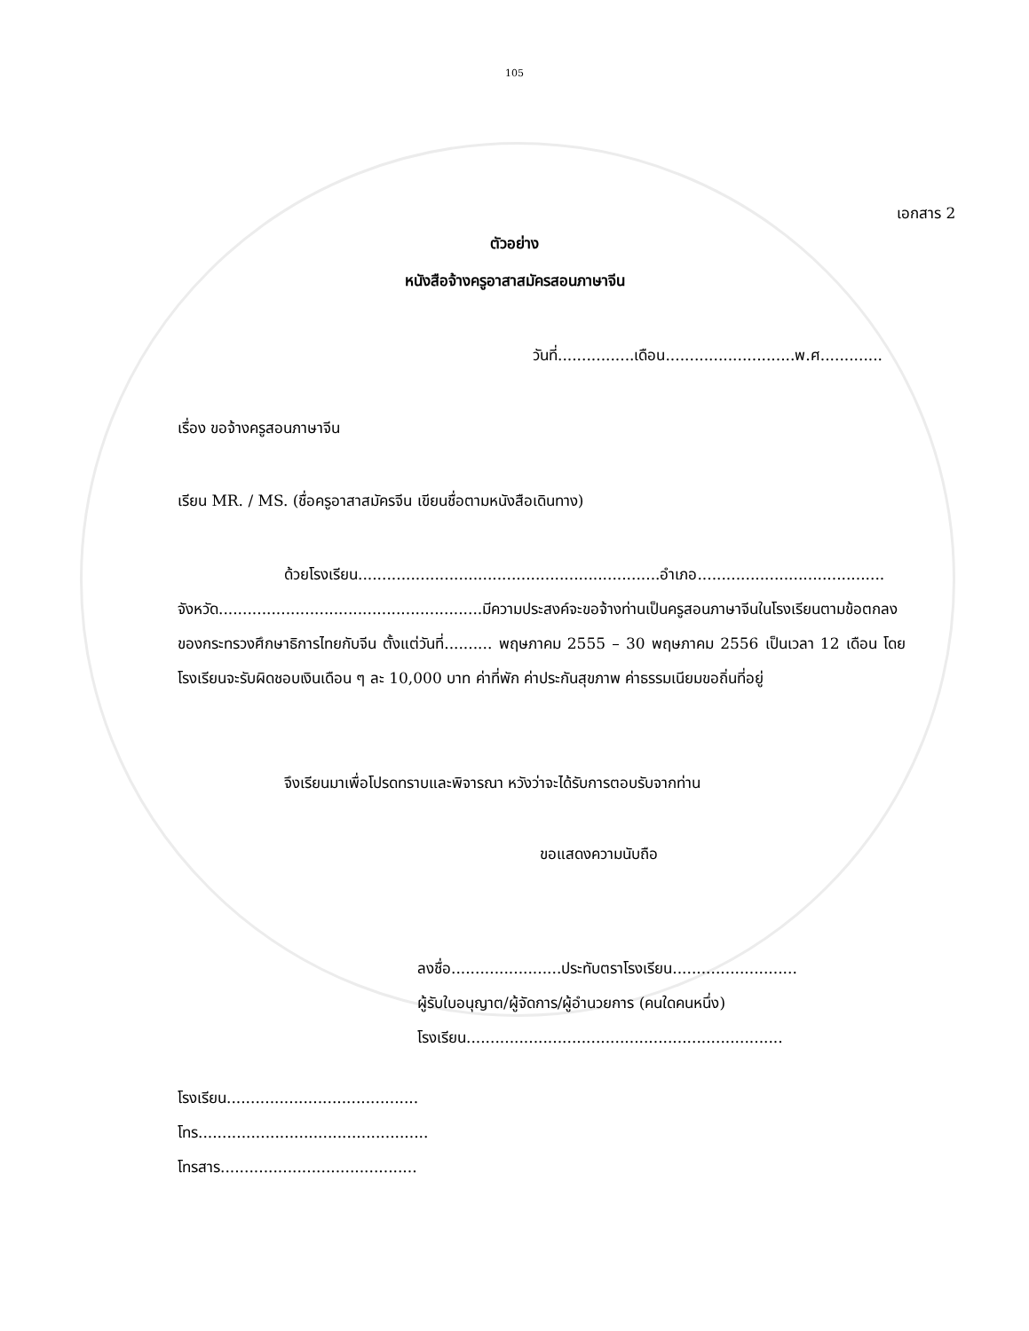105
เอกสาร 2
ตัวอย่าง
หนังสือจ้างครูอาสาสมัครสอนภาษาจีน
วันที่................เดือน...........................พ.ศ.............
เรื่อง ขอจ้างครูสอนภาษาจีน
เรียน MR. / MS. (ชื่อครูอาสาสมัครจีน เขียนชื่อตามหนังสือเดินทาง)
ด้วยโรงเรียน...............................................................อำเภอ.......................................
จังหวัด.......................................................มีความประสงค์จะขอจ้างท่านเป็นครูสอนภาษาจีนในโรงเรียนตามข้อตกลงของกระทรวงศึกษาธิการไทยกับจีน ตั้งแต่วันที่.......... พฤษภาคม 2555 – 30 พฤษภาคม 2556 เป็นเวลา 12 เดือน โดยโรงเรียนจะรับผิดชอบเงินเดือน ๆ ละ 10,000 บาท ค่าที่พัก ค่าประกันสุขภาพ ค่าธรรมเนียมขอถิ่นที่อยู่
จึงเรียนมาเพื่อโปรดทราบและพิจารณา หวังว่าจะได้รับการตอบรับจากท่าน
ขอแสดงความนับถือ
ลงชื่อ.......................ประทับตราโรงเรียน..........................
ผู้รับใบอนุญาต/ผู้จัดการ/ผู้อำนวยการ (คนใดคนหนึ่ง)
โรงเรียน..................................................................
โรงเรียน........................................
โทร................................................
โทรสาร.........................................